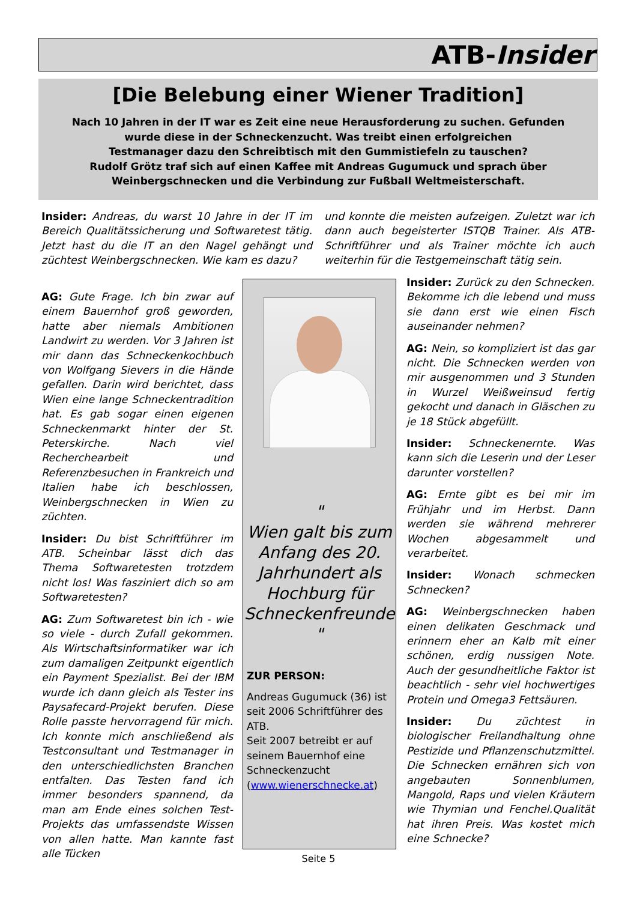ATB-Insider
[Die Belebung einer Wiener Tradition]
Nach 10 Jahren in der IT war es Zeit eine neue Herausforderung zu suchen. Gefunden
wurde diese in der Schneckenzucht. Was treibt einen erfolgreichen
Testmanager dazu den Schreibtisch mit den Gummistiefeln zu tauschen?
Rudolf Grötz traf sich auf einen Kaffee mit Andreas Gugumuck und sprach über
Weinbergschnecken und die Verbindung zur Fußball Weltmeisterschaft.
Insider: Andreas, du warst 10 Jahre in der IT im Bereich Qualitätssicherung und Softwaretest tätig. Jetzt hast du die IT an den Nagel gehängt und züchtest Weinbergschnecken. Wie kam es dazu?
AG: Gute Frage. Ich bin zwar auf einem Bauernhof groß geworden, hatte aber niemals Ambitionen Landwirt zu werden. Vor 3 Jahren ist mir dann das Schneckenkochbuch von Wolfgang Sievers in die Hände gefallen. Darin wird berichtet, dass Wien eine lange Schneckentradition hat. Es gab sogar einen eigenen Schneckenmarkt hinter der St. Peterskirche. Nach viel Recherchearbeit und Referenzbesuchen in Frankreich und Italien habe ich beschlossen, Weinbergschnecken in Wien zu züchten.
Insider: Du bist Schriftführer im ATB. Scheinbar lässt dich das Thema Softwaretesten trotzdem nicht los! Was fasziniert dich so am Softwaretesten?
AG: Zum Softwaretest bin ich - wie so viele - durch Zufall gekommen. Als Wirtschaftsinformatiker war ich zum damaligen Zeitpunkt eigentlich ein Payment Spezialist. Bei der IBM wurde ich dann gleich als Tester ins Paysafecard-Projekt berufen. Diese Rolle passte hervorragend für mich. Ich konnte mich anschließend als Testconsultant und Testmanager in den unterschiedlichsten Branchen entfalten. Das Testen fand ich immer besonders spannend, da man am Ende eines solchen Test-Projekts das umfassendste Wissen von allen hatte. Man kannte fast alle Tücken
und konnte die meisten aufzeigen. Zuletzt war ich dann auch begeisterter ISTQB Trainer. Als ATB-Schriftführer und als Trainer möchte ich auch weiterhin für die Testgemeinschaft tätig sein.
"
Wien galt bis zum Anfang des 20. Jahrhundert als Hochburg für Schneckenfreunde
"
ZUR PERSON:
Andreas Gugumuck (36) ist seit 2006 Schriftführer des ATB.
Seit 2007 betreibt er auf seinem Bauernhof eine Schneckenzucht (www.wienerschnecke.at)
Insider: Zurück zu den Schnecken. Bekomme ich die lebend und muss sie dann erst wie einen Fisch auseinander nehmen?
AG: Nein, so kompliziert ist das gar nicht. Die Schnecken werden von mir ausgenommen und 3 Stunden in Wurzel Weißweinsud fertig gekocht und danach in Gläschen zu je 18 Stück abgefüllt.
Insider: Schneckenernte. Was kann sich die Leserin und der Leser darunter vorstellen?
AG: Ernte gibt es bei mir im Frühjahr und im Herbst. Dann werden sie während mehrerer Wochen abgesammelt und verarbeitet.
Insider: Wonach schmecken Schnecken?
AG: Weinbergschnecken haben einen delikaten Geschmack und erinnern eher an Kalb mit einer schönen, erdig nussigen Note. Auch der gesundheitliche Faktor ist beachtlich - sehr viel hochwertiges Protein und Omega3 Fettsäuren.
Insider: Du züchtest in biologischer Freilandhaltung ohne Pestizide und Pflanzenschutzmittel. Die Schnecken ernähren sich von angebauten Sonnenblumen, Mangold, Raps und vielen Kräutern wie Thymian und Fenchel.Qualität hat ihren Preis. Was kostet mich eine Schnecke?
Seite 5